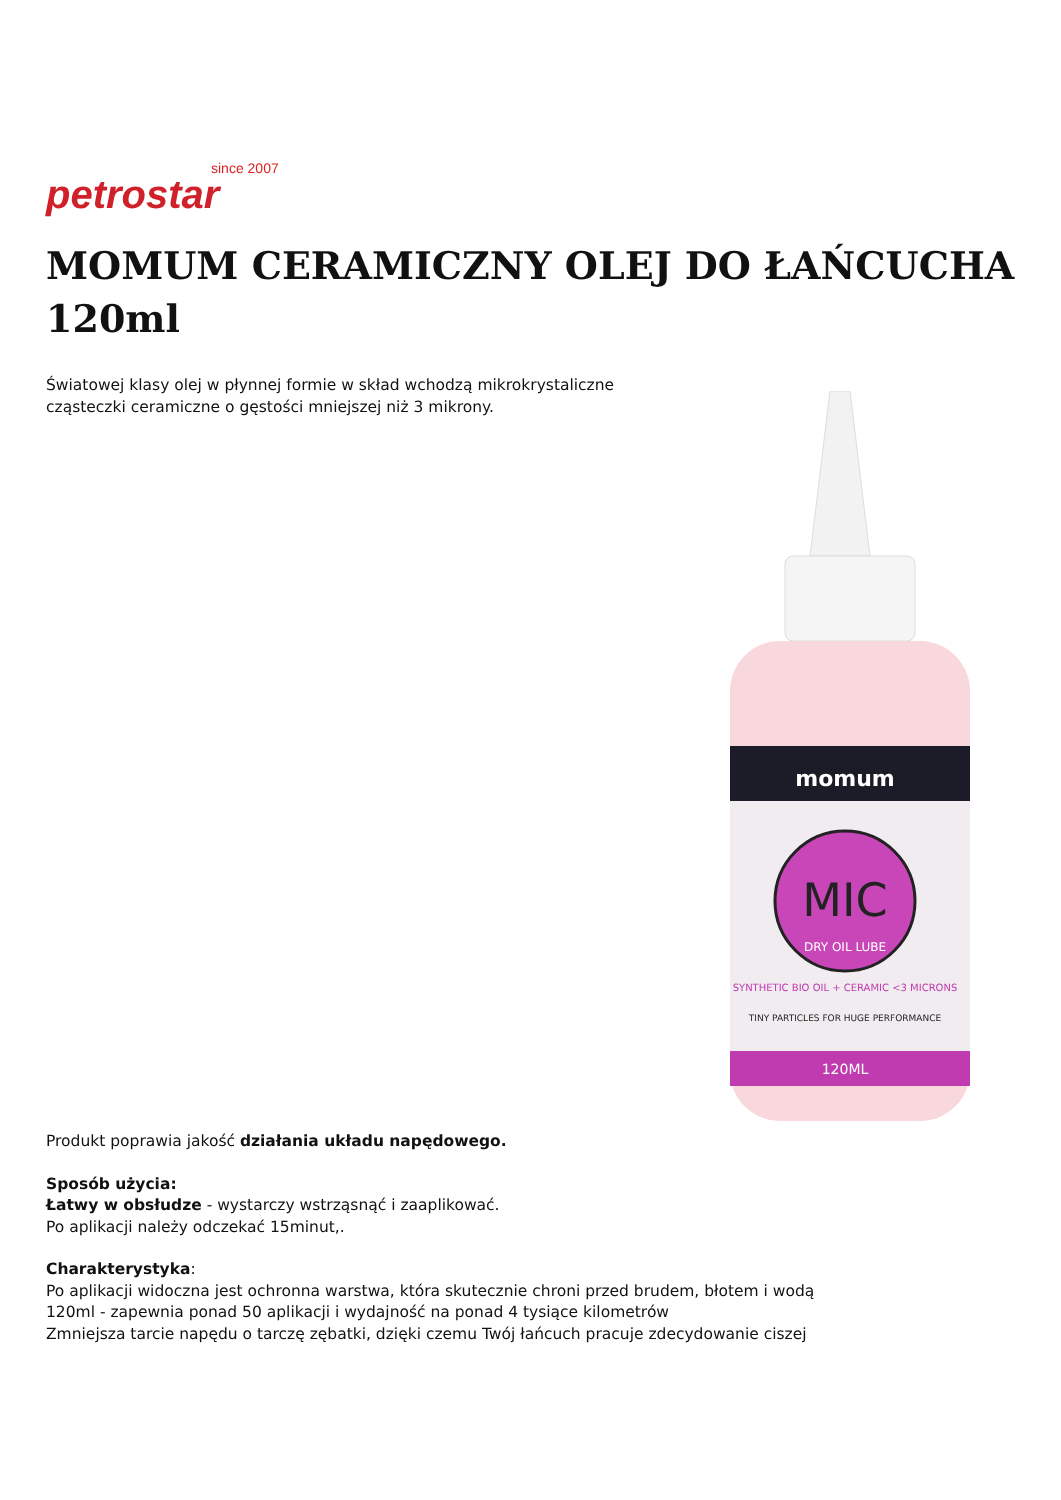since 2007
petrostar
MOMUM CERAMICZNY OLEJ DO ŁAŃCUCHA 120ml
Światowej klasy olej w płynnej formie w skład wchodzą mikrokrystaliczne cząsteczki ceramiczne o gęstości mniejszej niż 3 mikrony.
momum
MIC
DRY OIL LUBE
SYNTHETIC BIO OIL + CERAMIC <3 MICRONS
TINY PARTICLES FOR HUGE PERFORMANCE
120ML
Produkt poprawia jakość działania układu napędowego.
Sposób użycia:
Łatwy w obsłudze - wystarczy wstrząsnąć i zaaplikować.
Po aplikacji należy odczekać 15minut,.
Charakterystyka:
Po aplikacji widoczna jest ochronna warstwa, która skutecznie chroni przed brudem, błotem i wodą
120ml - zapewnia ponad 50 aplikacji i wydajność na ponad 4 tysiące kilometrów
Zmniejsza tarcie napędu o tarczę zębatki, dzięki czemu Twój łańcuch pracuje zdecydowanie ciszej